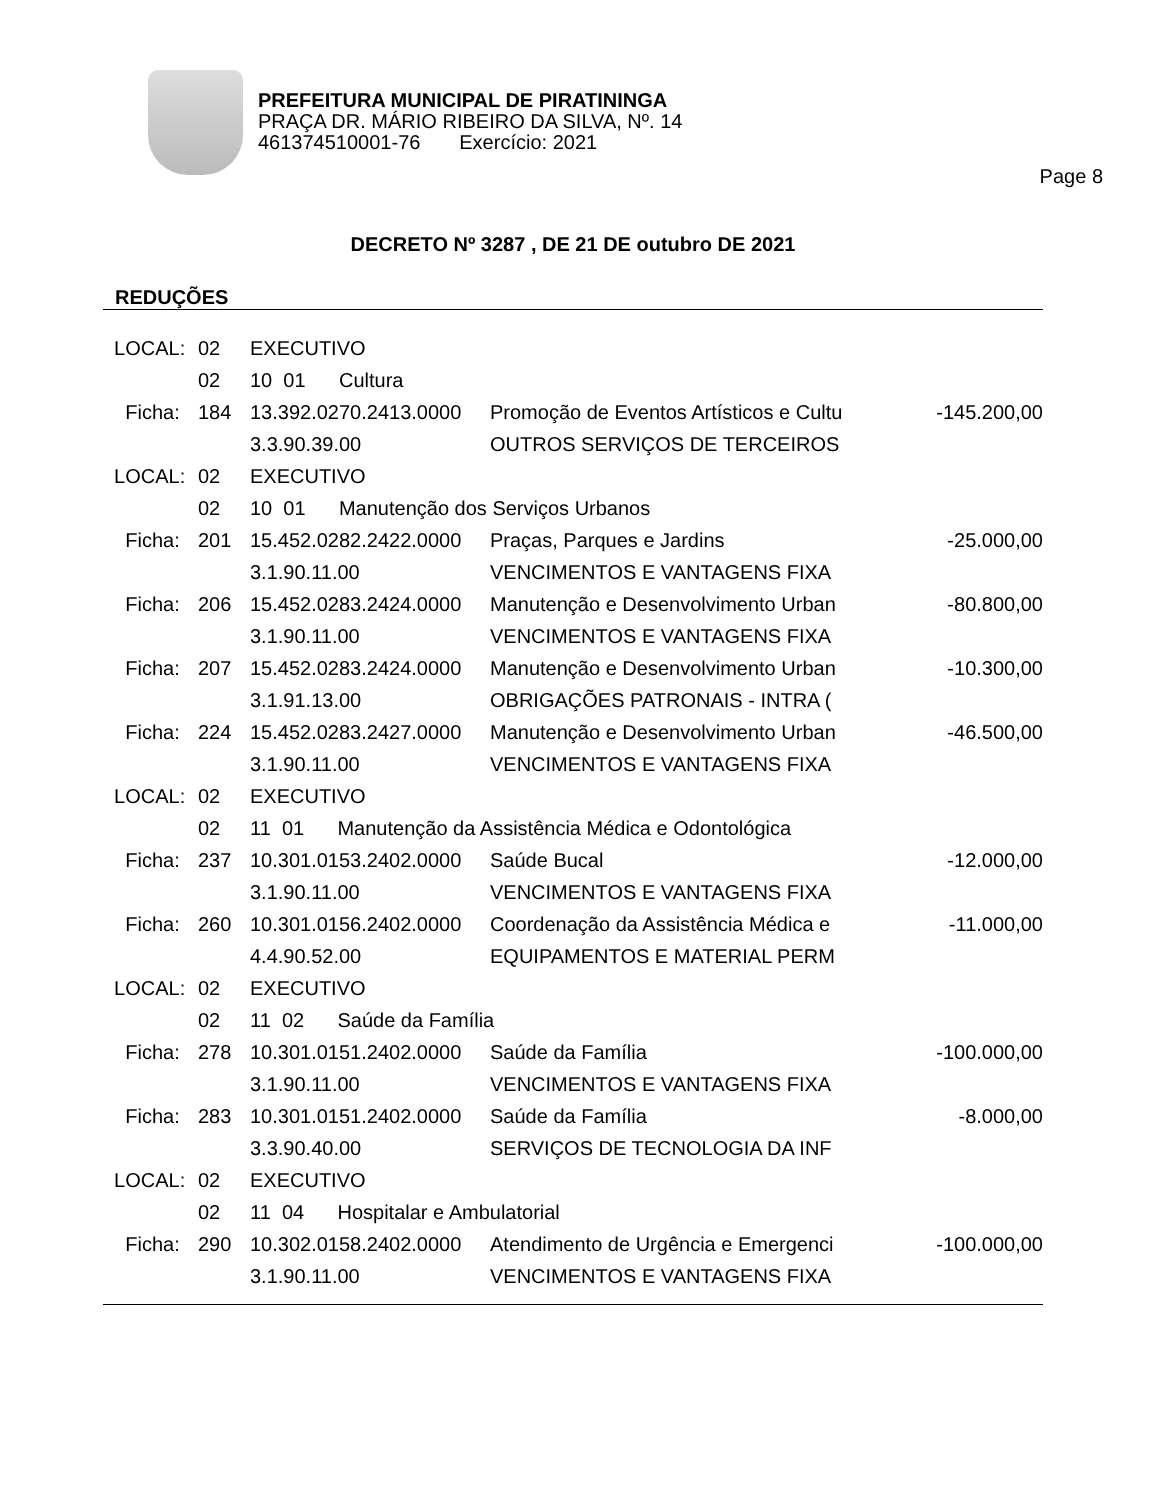PREFEITURA MUNICIPAL DE PIRATININGA
PRAÇA DR. MÁRIO RIBEIRO DA SILVA, Nº. 14
461374510001-76 Exercício: 2021
Page 8
DECRETO Nº 3287 , DE 21 DE outubro DE 2021
REDUÇÕES
| LOCAL: | 02 | EXECUTIVO | | |
| | 02 | 10 01 Cultura | | |
| Ficha: | 184 | 13.392.0270.2413.0000 | Promoção de Eventos Artísticos e Cultu | -145.200,00 |
| | | 3.3.90.39.00 | OUTROS SERVIÇOS DE TERCEIROS | |
| LOCAL: | 02 | EXECUTIVO | | |
| | 02 | 10 01 Manutenção dos Serviços Urbanos | | |
| Ficha: | 201 | 15.452.0282.2422.0000 | Praças, Parques e Jardins | -25.000,00 |
| | | 3.1.90.11.00 | VENCIMENTOS E VANTAGENS FIXA | |
| Ficha: | 206 | 15.452.0283.2424.0000 | Manutenção e Desenvolvimento Urban | -80.800,00 |
| | | 3.1.90.11.00 | VENCIMENTOS E VANTAGENS FIXA | |
| Ficha: | 207 | 15.452.0283.2424.0000 | Manutenção e Desenvolvimento Urban | -10.300,00 |
| | | 3.1.91.13.00 | OBRIGAÇÕES PATRONAIS - INTRA ( | |
| Ficha: | 224 | 15.452.0283.2427.0000 | Manutenção e Desenvolvimento Urban | -46.500,00 |
| | | 3.1.90.11.00 | VENCIMENTOS E VANTAGENS FIXA | |
| LOCAL: | 02 | EXECUTIVO | | |
| | 02 | 11 01 Manutenção da Assistência Médica e Odontológica | | |
| Ficha: | 237 | 10.301.0153.2402.0000 | Saúde Bucal | -12.000,00 |
| | | 3.1.90.11.00 | VENCIMENTOS E VANTAGENS FIXA | |
| Ficha: | 260 | 10.301.0156.2402.0000 | Coordenação da Assistência Médica e | -11.000,00 |
| | | 4.4.90.52.00 | EQUIPAMENTOS E MATERIAL PERM | |
| LOCAL: | 02 | EXECUTIVO | | |
| | 02 | 11 02 Saúde da Família | | |
| Ficha: | 278 | 10.301.0151.2402.0000 | Saúde da Família | -100.000,00 |
| | | 3.1.90.11.00 | VENCIMENTOS E VANTAGENS FIXA | |
| Ficha: | 283 | 10.301.0151.2402.0000 | Saúde da Família | -8.000,00 |
| | | 3.3.90.40.00 | SERVIÇOS DE TECNOLOGIA DA INF | |
| LOCAL: | 02 | EXECUTIVO | | |
| | 02 | 11 04 Hospitalar e Ambulatorial | | |
| Ficha: | 290 | 10.302.0158.2402.0000 | Atendimento de Urgência e Emergenci | -100.000,00 |
| | | 3.1.90.11.00 | VENCIMENTOS E VANTAGENS FIXA | |